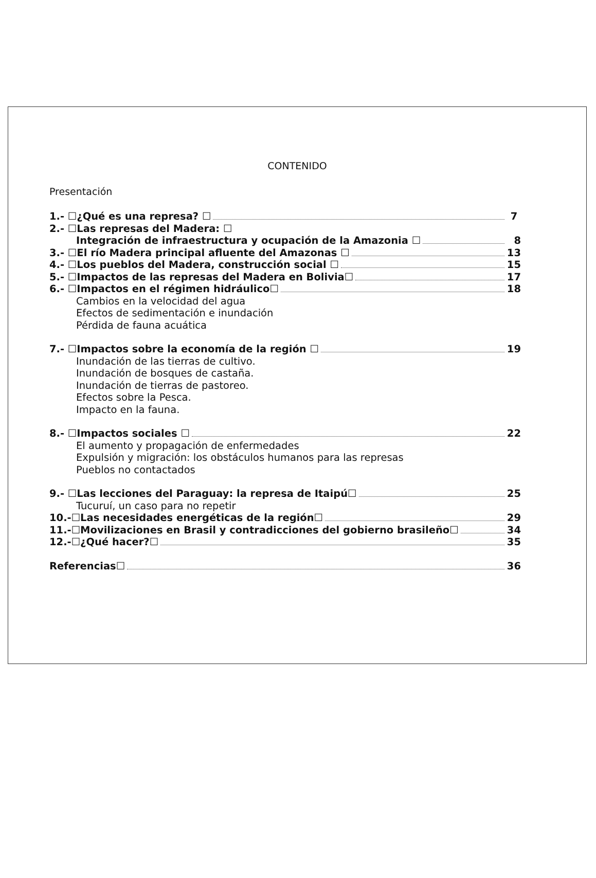CONTENIDO
Presentación
1.- ☐¿Qué es una represa? ☐ 7
2.- ☐Las represas del Madera: ☐
Integración de infraestructura y ocupación de la Amazonia ☐ 8
3.- ☐El río Madera principal afluente del Amazonas ☐ 13
4.- ☐Los pueblos del Madera, construcción social ☐ 15
5.- ☐Impactos de las represas del Madera en Bolivia☐ 17
6.- ☐Impactos en el régimen hidráulico☐ 18
Cambios en la velocidad del agua
Efectos de sedimentación e inundación
Pérdida de fauna acuática
7.- ☐Impactos sobre la economía de la región ☐ 19
Inundación de las tierras de cultivo.
Inundación de bosques de castaña.
Inundación de tierras de pastoreo.
Efectos sobre la Pesca.
Impacto en la fauna.
8.- ☐Impactos sociales ☐ 22
El aumento y propagación de enfermedades
Expulsión y migración: los obstáculos humanos para las represas
Pueblos no contactados
9.- ☐Las lecciones del Paraguay: la represa de Itaipú☐ 25
Tucuruí, un caso para no repetir
10.-☐Las necesidades energéticas de la región☐ 29
11.-☐Movilizaciones en Brasil y contradicciones del gobierno brasileño☐ 34
12.-☐¿Qué hacer?☐ 35
Referencias☐ 36